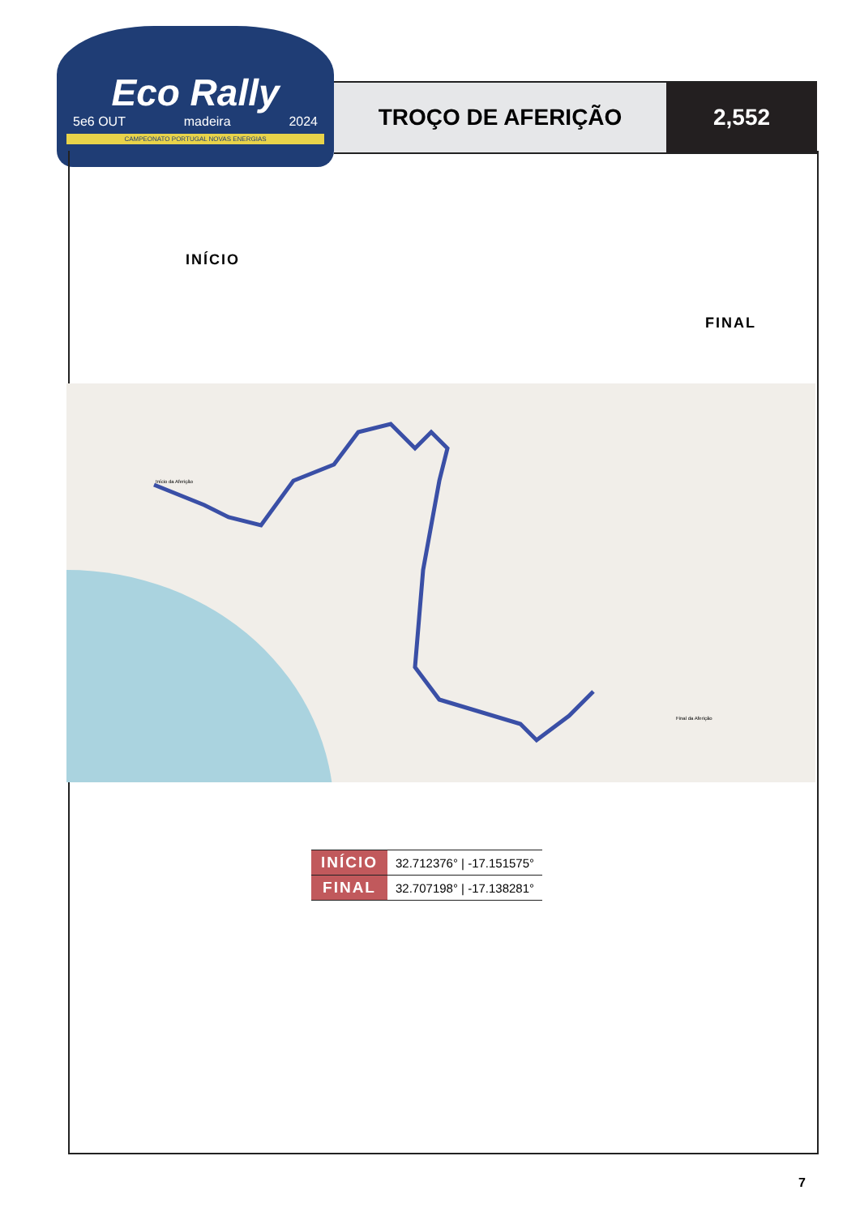Eco Rally
5e6 OUT madeira 2024
CAMPEONATO PORTUGAL NOVAS ENERGIAS
TROÇO DE AFERIÇÃO 2,552
INÍCIO
FINAL
Início da Aferição
Final da Aferição
| INÍCIO | 32.712376° / -17.151575° |
| FINAL | 32.707198° / -17.138281° |
7